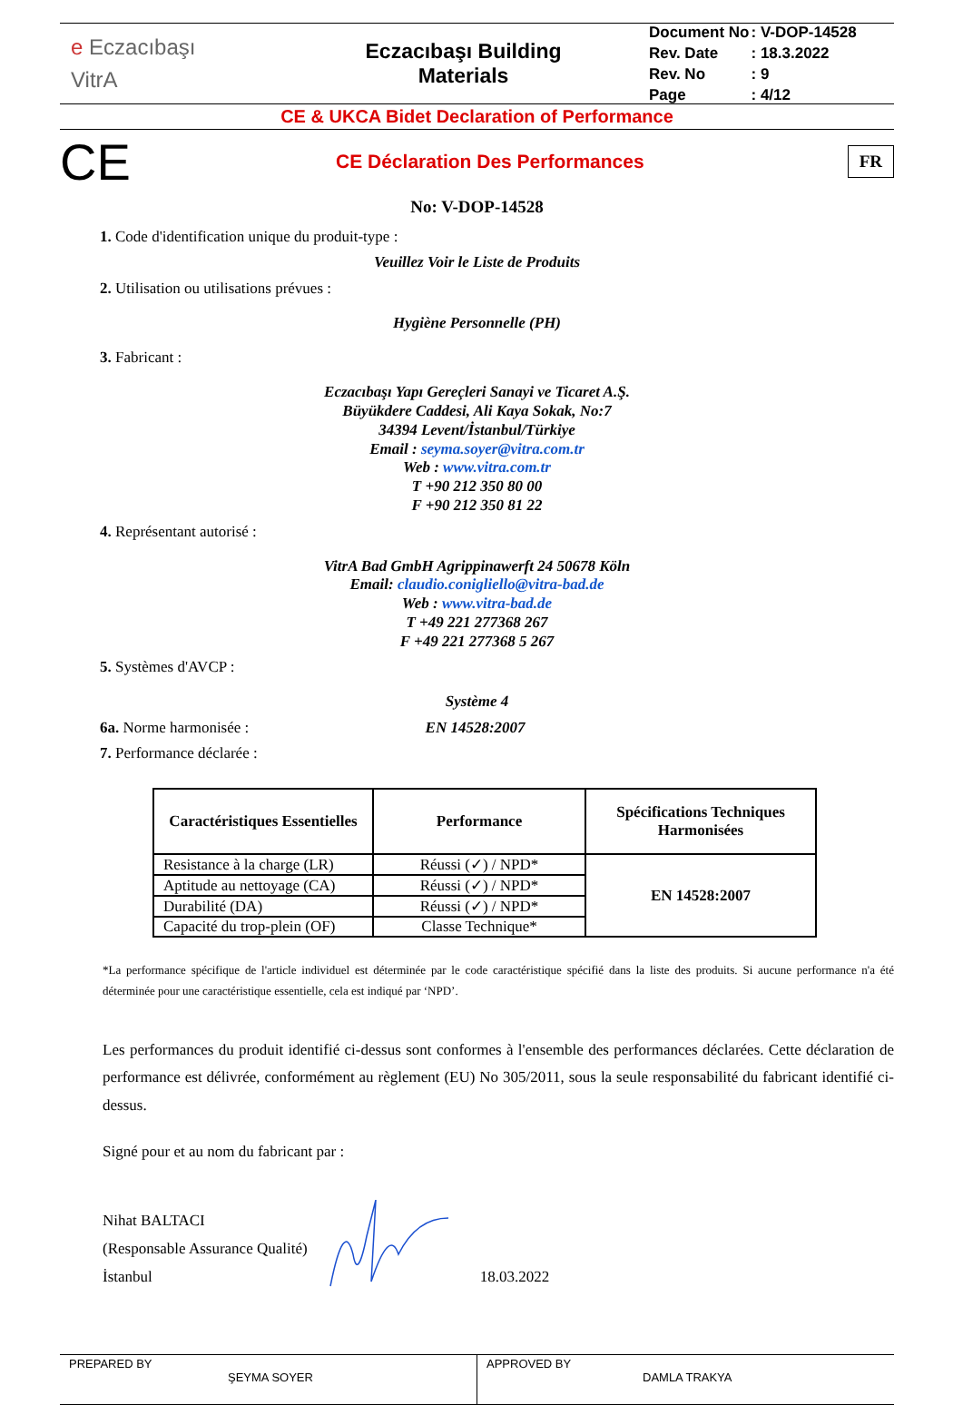e Eczacıbaşı
VitrA
Eczacıbaşı Building
Materials
| Document No | : V-DOP-14528 |
| Rev. Date | : 18.3.2022 |
| Rev. No | : 9 |
| Page | : 4/12 |
CE & UKCA Bidet Declaration of Performance
CE
CE Déclaration Des Performances
FR
No: V-DOP-14528
1. Code d'identification unique du produit-type :
Veuillez Voir le Liste de Produits
2. Utilisation ou utilisations prévues :
Hygiène Personnelle (PH)
3. Fabricant :
Eczacıbaşı Yapı Gereçleri Sanayi ve Ticaret A.Ş.
Büyükdere Caddesi, Ali Kaya Sokak, No:7
34394 Levent/İstanbul/Türkiye
Email : seyma.soyer@vitra.com.tr
Web : www.vitra.com.tr
T +90 212 350 80 00
F +90 212 350 81 22
4. Représentant autorisé :
VitrA Bad GmbH Agrippinawerft 24 50678 Köln
Email: claudio.conigliello@vitra-bad.de
Web : www.vitra-bad.de
T +49 221 277368 267
F +49 221 277368 5 267
5. Systèmes d'AVCP :
Système 4
6a. Norme harmonisée : EN 14528:2007
7. Performance déclarée :
| Caractéristiques Essentielles | Performance | Spécifications Techniques Harmonisées |
| --- | --- | --- |
| Resistance à la charge (LR) | Réussi (✓) / NPD* | EN 14528:2007 |
| Aptitude au nettoyage (CA) | Réussi (✓) / NPD* | |
| Durabilité (DA) | Réussi (✓) / NPD* | |
| Capacité du trop-plein (OF) | Classe Technique* | |
*La performance spécifique de l'article individuel est déterminée par le code caractéristique spécifié dans la liste des produits. Si aucune performance n'a été déterminée pour une caractéristique essentielle, cela est indiqué par ‘NPD’.
Les performances du produit identifié ci-dessus sont conformes à l'ensemble des performances déclarées. Cette déclaration de performance est délivrée, conformément au règlement (EU) No 305/2011, sous la seule responsabilité du fabricant identifié ci-dessus.
Signé pour et au nom du fabricant par :
Nihat BALTACI
(Responsable Assurance Qualité)
İstanbul
18.03.2022
PREPARED BY
ŞEYMA SOYER
APPROVED BY
DAMLA TRAKYA